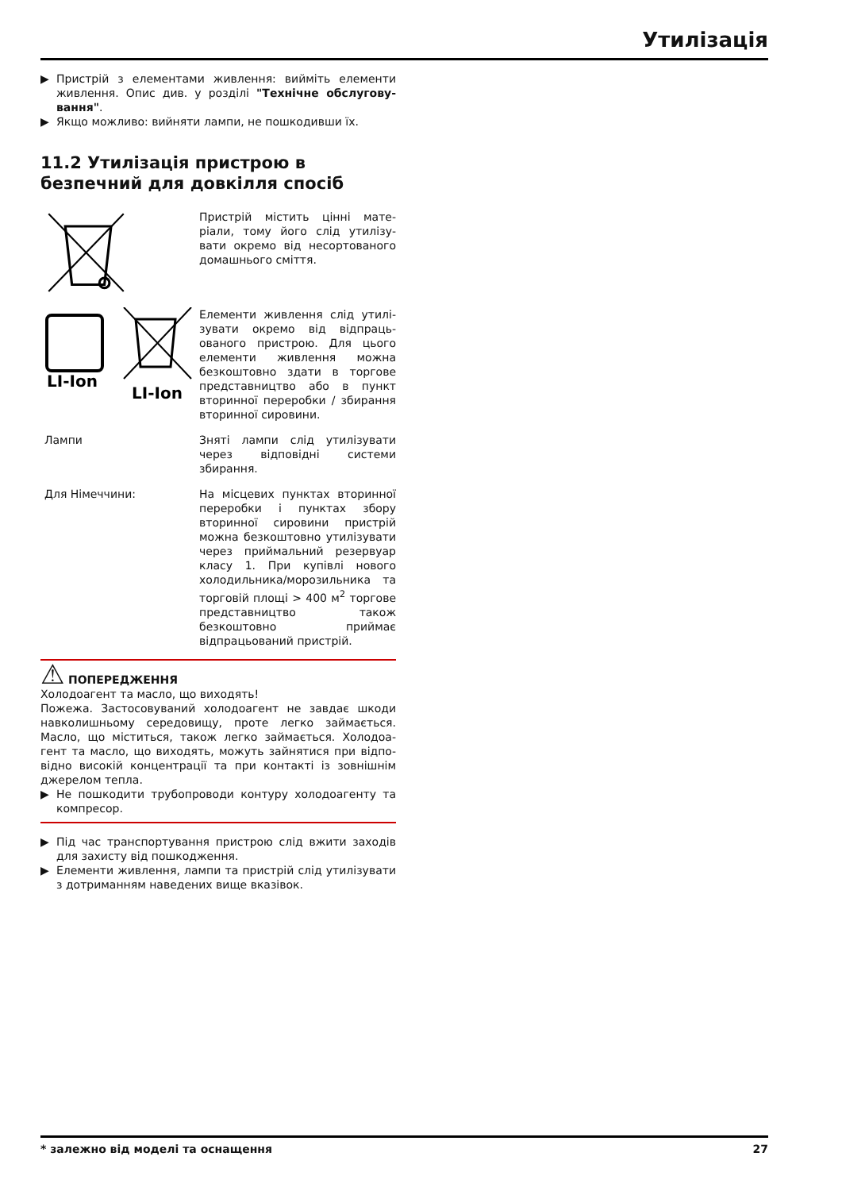Утилізація
▶ Пристрій з елементами живлення: вийміть елементи живлення. Опис див. у розділі "Технічне обслугову­вання".
▶ Якщо можливо: вийняти лампи, не пошкодивши їх.
11.2 Утилізація пристрою в безпечний для довкілля спосіб
Пристрій містить цінні мате­ріали, тому його слід утилізу­вати окремо від несортованого домашнього сміття.
LI-Ion
LI-Ion
Елементи живлення слід утилі­зувати окремо від відпраць­ованого пристрою. Для цього елементи живлення можна безкоштовно здати в торгове представництво або в пункт вторинної переробки / збирання вторинної сировини.
Лампи Зняті лампи слід утилізувати через відповідні системи збирання.
Для Німеччини: На місцевих пунктах вторинної переробки і пунктах збору вторинної сировини пристрій можна безкоштовно утилізу­вати через приймальний резервуар класу 1. При купівлі нового холодильника/моро­зильника та торговій площі > 400 м<sup>2</sup> торгове представництво також безкоштовно приймає відпрацьований пристрій.
⚠ ПОПЕРЕДЖЕННЯ
Холодоагент та масло, що виходять!
Пожежа. Застосовуваний холодоагент не завдає шкоди навколишньому середовищу, проте легко займається. Масло, що міститься, також легко займається. Холодоа­гент та масло, що виходять, можуть зайнятися при відпо­відно високій концентрації та при контакті із зовнішнім джерелом тепла.
▶ Не пошкодити трубопроводи контуру холодоагенту та компресор.
▶ Під час транспортування пристрою слід вжити заходів для захисту від пошкодження.
▶ Елементи живлення, лампи та пристрій слід утилізу­вати з дотриманням наведених вище вказівок.
* залежно від моделі та оснащення 27